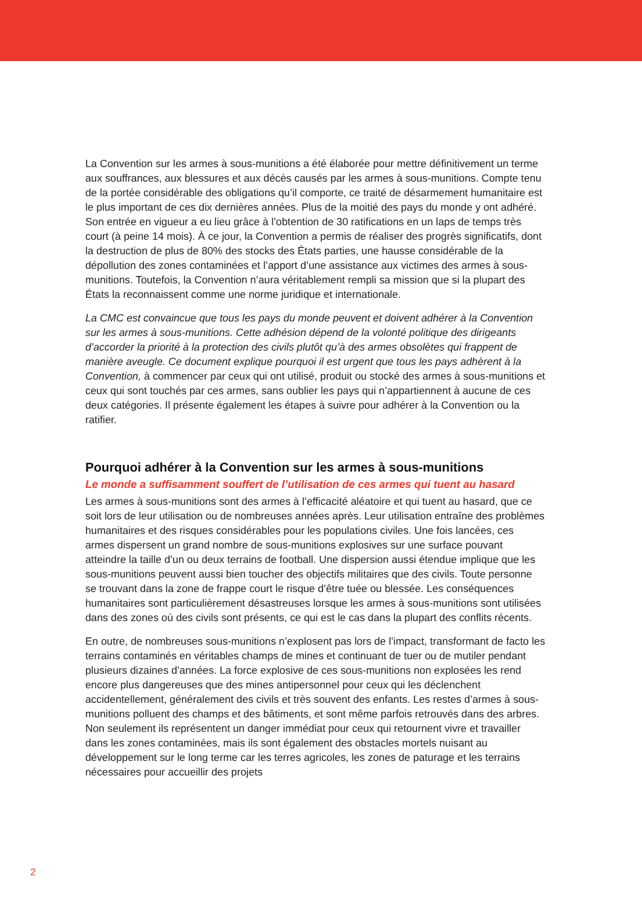La Convention sur les armes à sous-munitions a été élaborée pour mettre définitivement un terme aux souffrances, aux blessures et aux décès causés par les armes à sous-munitions. Compte tenu de la portée considérable des obligations qu’il comporte, ce traité de désarmement humanitaire est le plus important de ces dix dernières années. Plus de la moitié des pays du monde y ont adhéré. Son entrée en vigueur a eu lieu grâce à l’obtention de 30 ratifications en un laps de temps très court (à peine 14 mois). À ce jour, la Convention a permis de réaliser des progrès significatifs, dont la destruction de plus de 80% des stocks des États parties, une hausse considérable de la dépollution des zones contaminées et l’apport d’une assistance aux victimes des armes à sous-munitions. Toutefois, la Convention n’aura véritablement rempli sa mission que si la plupart des États la reconnaissent comme une norme juridique et internationale.
La CMC est convaincue que tous les pays du monde peuvent et doivent adhérer à la Convention sur les armes à sous-munitions. Cette adhésion dépend de la volonté politique des dirigeants d’accorder la priorité à la protection des civils plutôt qu’à des armes obsolètes qui frappent de manière aveugle. Ce document explique pourquoi il est urgent que tous les pays adhèrent à la Convention, à commencer par ceux qui ont utilisé, produit ou stocké des armes à sous-munitions et ceux qui sont touchés par ces armes, sans oublier les pays qui n’appartiennent à aucune de ces deux catégories. Il présente également les étapes à suivre pour adhérer à la Convention ou la ratifier.
Pourquoi adhérer à la Convention sur les armes à sous-munitions
Le monde a suffisamment souffert de l’utilisation de ces armes qui tuent au hasard
Les armes à sous-munitions sont des armes à l’efficacité aléatoire et qui tuent au hasard, que ce soit lors de leur utilisation ou de nombreuses années après. Leur utilisation entraîne des problèmes humanitaires et des risques considérables pour les populations civiles. Une fois lancées, ces armes dispersent un grand nombre de sous-munitions explosives sur une surface pouvant atteindre la taille d’un ou deux terrains de football. Une dispersion aussi étendue implique que les sous-munitions peuvent aussi bien toucher des objectifs militaires que des civils. Toute personne se trouvant dans la zone de frappe court le risque d’être tuée ou blessée. Les conséquences humanitaires sont particulièrement désastreuses lorsque les armes à sous-munitions sont utilisées dans des zones où des civils sont présents, ce qui est le cas dans la plupart des conflits récents.
En outre, de nombreuses sous-munitions n’explosent pas lors de l’impact, transformant de facto les terrains contaminés en véritables champs de mines et continuant de tuer ou de mutiler pendant plusieurs dizaines d’années. La force explosive de ces sous-munitions non explosées les rend encore plus dangereuses que des mines antipersonnel pour ceux qui les déclenchent accidentellement, généralement des civils et très souvent des enfants. Les restes d’armes à sous-munitions polluent des champs et des bâtiments, et sont même parfois retrouvés dans des arbres. Non seulement ils représentent un danger immédiat pour ceux qui retournent vivre et travailler dans les zones contaminées, mais ils sont également des obstacles mortels nuisant au développement sur le long terme car les terres agricoles, les zones de paturage et les terrains nécessaires pour accueillir des projets
2